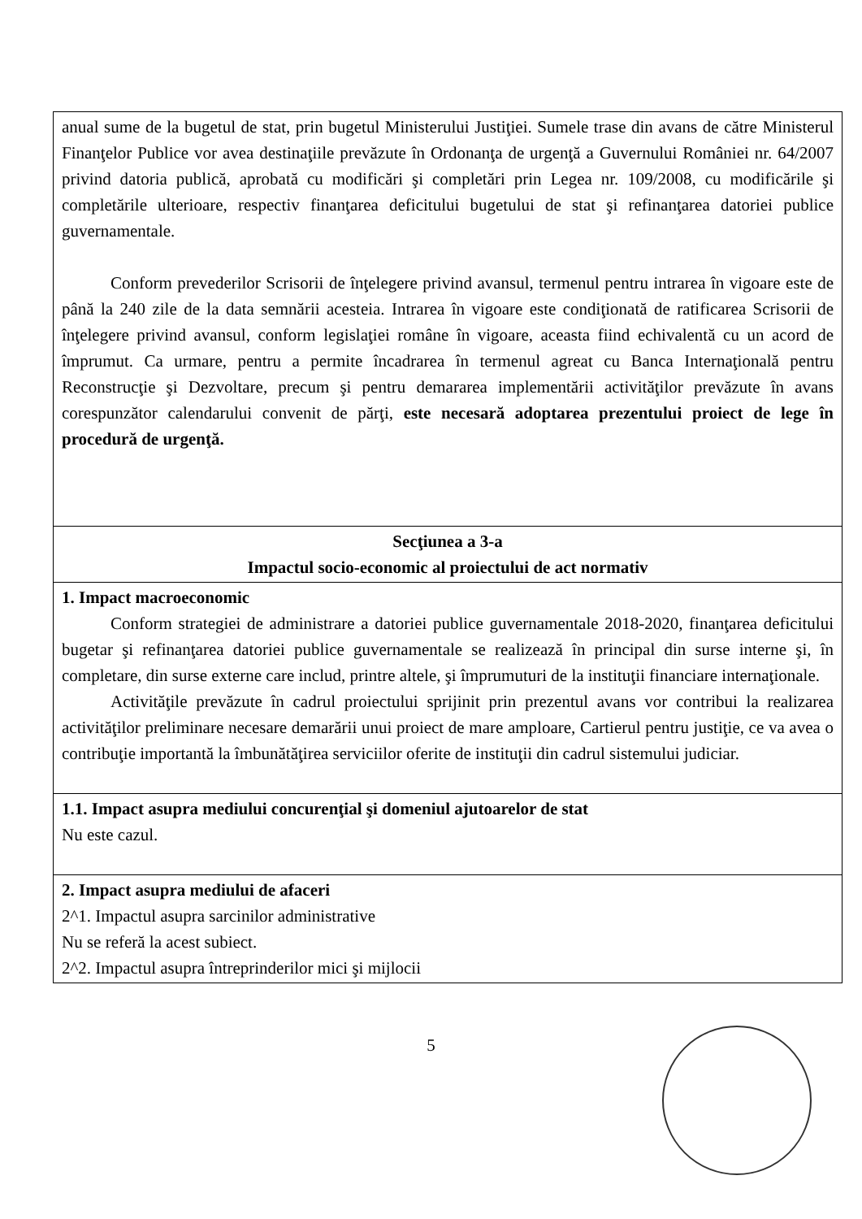| anual sume de la bugetul de stat, prin bugetul Ministerului Justiţiei. Sumele trase din avans de către Ministerul Finanţelor Publice vor avea destinaţiile prevăzute în Ordonanţa de urgenţă a Guvernului României nr. 64/2007 privind datoria publică, aprobată cu modificări şi completări prin Legea nr. 109/2008, cu modificările şi completările ulterioare, respectiv finanţarea deficitului bugetului de stat şi refinanţarea datoriei publice guvernamentale. Conform prevederilor Scrisorii de înţelegere privind avansul, termenul pentru intrarea în vigoare este de până la 240 zile de la data semnării acesteia. Intrarea în vigoare este condiţionată de ratificarea Scrisorii de înţelegere privind avansul, conform legislaţiei române în vigoare, aceasta fiind echivalentă cu un acord de împrumut. Ca urmare, pentru a permite încadrarea în termenul agreat cu Banca Internaţională pentru Reconstrucţie şi Dezvoltare, precum şi pentru demararea implementării activităţilor prevăzute în avans corespunzător calendarului convenit de părţi, este necesară adoptarea prezentului proiect de lege în procedură de urgenţă. |
| Secţiunea a 3-a Impactul socio-economic al proiectului de act normativ |
| 1. Impact macroeconomic Conform strategiei de administrare a datoriei publice guvernamentale 2018-2020, finanţarea deficitului bugetar şi refinanţarea datoriei publice guvernamentale se realizează în principal din surse interne şi, în completare, din surse externe care includ, printre altele, şi împrumuturi de la instituţii financiare internaţionale. Activităţile prevăzute în cadrul proiectului sprijinit prin prezentul avans vor contribui la realizarea activităţilor preliminare necesare demarării unui proiect de mare amploare, Cartierul pentru justiţie, ce va avea o contribuţie importantă la îmbunătăţirea serviciilor oferite de instituţii din cadrul sistemului judiciar. |
| 1.1. Impact asupra mediului concurenţial şi domeniul ajutoarelor de stat Nu este cazul. |
| 2. Impact asupra mediului de afaceri 2^1. Impactul asupra sarcinilor administrative Nu se referă la acest subiect. 2^2. Impactul asupra întreprinderilor mici şi mijlocii |
5